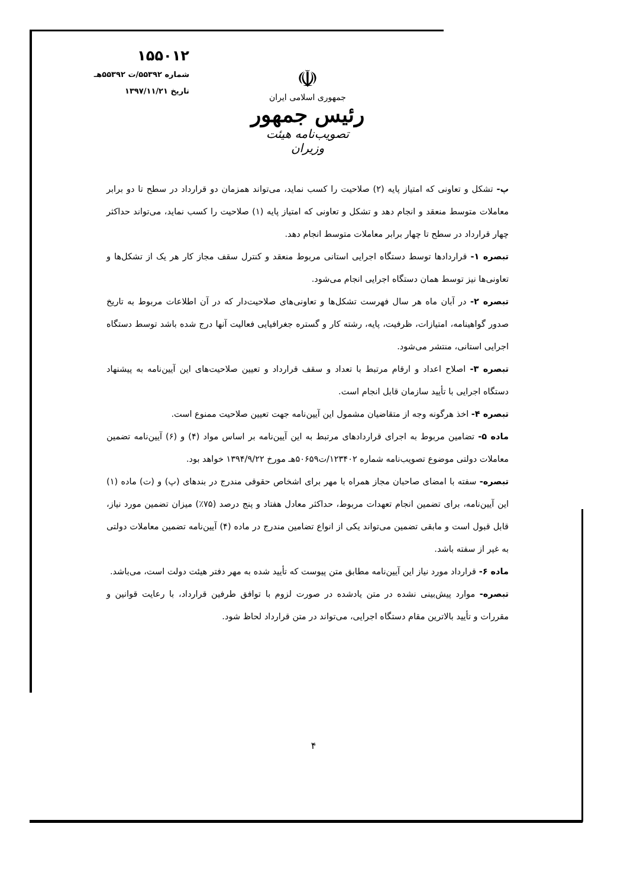۱۵۵۰۱۲
شماره ۵۵۳۹۲/ت ۵۵۳۹۲هـ
تاریخ ۱۳۹۷/۱۱/۲۱
☫
جمهوری اسلامی ایران
رئیس جمهور
تصویب‌نامه هیئت وزیران
پ- تشکل و تعاونی که امتیاز پایه (۲) صلاحیت را کسب نماید، می‌تواند همزمان دو قرارداد در سطح تا دو برابر معاملات متوسط منعقد و انجام دهد و تشکل و تعاونی که امتیاز پایه (۱) صلاحیت را کسب نماید، می‌تواند حداکثر چهار قرارداد در سطح تا چهار برابر معاملات متوسط انجام دهد.
تبصره ۱- قراردادها توسط دستگاه اجرایی استانی مربوط منعقد و کنترل سقف مجاز کار هر یک از تشکل‌ها و تعاونی‌ها نیز توسط همان دستگاه اجرایی انجام می‌شود.
تبصره ۲- در آبان ماه هر سال فهرست تشکل‌ها و تعاونی‌های صلاحیت‌دار که در آن اطلاعات مربوط به تاریخ صدور گواهینامه، امتیازات، ظرفیت، پایه، رشته کار و گستره جغرافیایی فعالیت آنها درج شده باشد توسط دستگاه اجرایی استانی، منتشر می‌شود.
تبصره ۳- اصلاح اعداد و ارقام مرتبط با تعداد و سقف قرارداد و تعیین صلاحیت‌های این آیین‌نامه به پیشنهاد دستگاه اجرایی با تأیید سازمان قابل انجام است.
تبصره ۴- اخذ هرگونه وجه از متقاضیان مشمول این آیین‌نامه جهت تعیین صلاحیت ممنوع است.
ماده ۵- تضامین مربوط به اجرای قراردادهای مرتبط به این آیین‌نامه بر اساس مواد (۴) و (۶) آیین‌نامه تضمین معاملات دولتی موضوع تصویب‌نامه شماره ۱۲۳۴۰۲/ت۵۰۶۵۹هـ مورخ ۱۳۹۴/۹/۲۲ خواهد بود.
تبصره- سفته با امضای صاحبان مجاز همراه با مهر برای اشخاص حقوقی مندرج در بندهای (پ) و (ت) ماده (۱) این آیین‌نامه، برای تضمین انجام تعهدات مربوط، حداکثر معادل هفتاد و پنج درصد (۷۵٪) میزان تضمین مورد نیاز، قابل قبول است و مابقی تضمین می‌تواند یکی از انواع تضامین مندرج در ماده (۴) آیین‌نامه تضمین معاملات دولتی به غیر از سفته باشد.
ماده ۶- قرارداد مورد نیاز این آیین‌نامه مطابق متن پیوست که تأیید شده به مهر دفتر هیئت دولت است، می‌باشد.
تبصره- موارد پیش‌بینی نشده در متن یادشده در صورت لزوم با توافق طرفین قرارداد، با رعایت قوانین و مقررات و تأیید بالاترین مقام دستگاه اجرایی، می‌تواند در متن قرارداد لحاظ شود.
۴